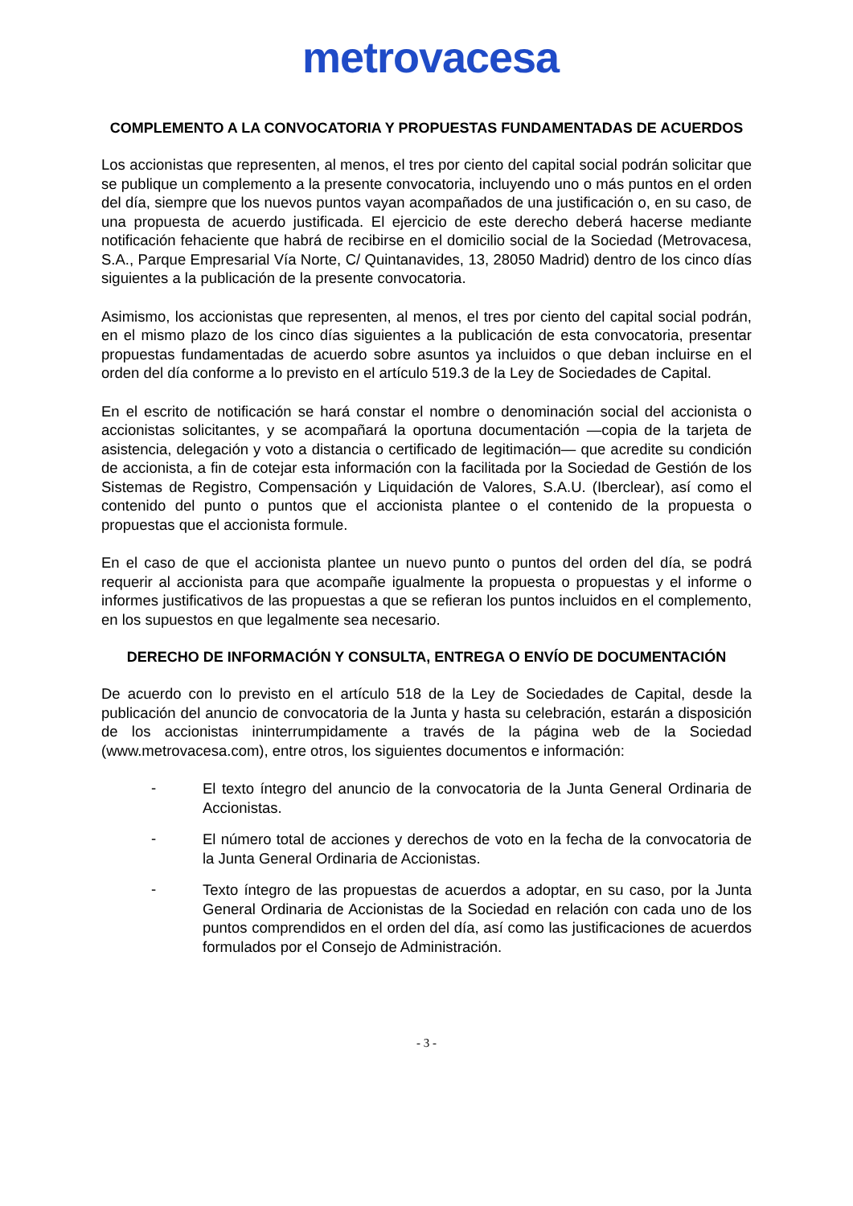metrovacesa
COMPLEMENTO A LA CONVOCATORIA Y PROPUESTAS FUNDAMENTADAS DE ACUERDOS
Los accionistas que representen, al menos, el tres por ciento del capital social podrán solicitar que se publique un complemento a la presente convocatoria, incluyendo uno o más puntos en el orden del día, siempre que los nuevos puntos vayan acompañados de una justificación o, en su caso, de una propuesta de acuerdo justificada. El ejercicio de este derecho deberá hacerse mediante notificación fehaciente que habrá de recibirse en el domicilio social de la Sociedad (Metrovacesa, S.A., Parque Empresarial Vía Norte, C/ Quintanavides, 13, 28050 Madrid) dentro de los cinco días siguientes a la publicación de la presente convocatoria.
Asimismo, los accionistas que representen, al menos, el tres por ciento del capital social podrán, en el mismo plazo de los cinco días siguientes a la publicación de esta convocatoria, presentar propuestas fundamentadas de acuerdo sobre asuntos ya incluidos o que deban incluirse en el orden del día conforme a lo previsto en el artículo 519.3 de la Ley de Sociedades de Capital.
En el escrito de notificación se hará constar el nombre o denominación social del accionista o accionistas solicitantes, y se acompañará la oportuna documentación —copia de la tarjeta de asistencia, delegación y voto a distancia o certificado de legitimación— que acredite su condición de accionista, a fin de cotejar esta información con la facilitada por la Sociedad de Gestión de los Sistemas de Registro, Compensación y Liquidación de Valores, S.A.U. (Iberclear), así como el contenido del punto o puntos que el accionista plantee o el contenido de la propuesta o propuestas que el accionista formule.
En el caso de que el accionista plantee un nuevo punto o puntos del orden del día, se podrá requerir al accionista para que acompañe igualmente la propuesta o propuestas y el informe o informes justificativos de las propuestas a que se refieran los puntos incluidos en el complemento, en los supuestos en que legalmente sea necesario.
DERECHO DE INFORMACIÓN Y CONSULTA, ENTREGA O ENVÍO DE DOCUMENTACIÓN
De acuerdo con lo previsto en el artículo 518 de la Ley de Sociedades de Capital, desde la publicación del anuncio de convocatoria de la Junta y hasta su celebración, estarán a disposición de los accionistas ininterrumpidamente a través de la página web de la Sociedad (www.metrovacesa.com), entre otros, los siguientes documentos e información:
-
El texto íntegro del anuncio de la convocatoria de la Junta General Ordinaria de Accionistas.
-
El número total de acciones y derechos de voto en la fecha de la convocatoria de la Junta General Ordinaria de Accionistas.
-
Texto íntegro de las propuestas de acuerdos a adoptar, en su caso, por la Junta General Ordinaria de Accionistas de la Sociedad en relación con cada uno de los puntos comprendidos en el orden del día, así como las justificaciones de acuerdos formulados por el Consejo de Administración.
- 3 -